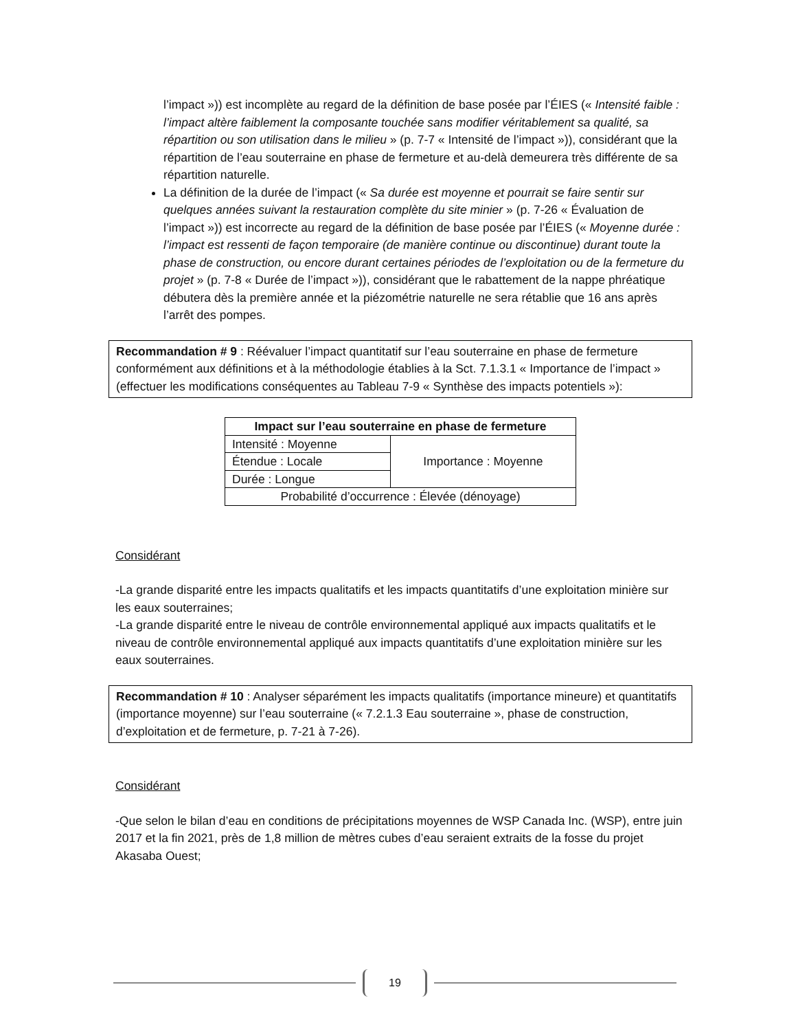l’impact »)) est incomplète au regard de la définition de base posée par l’ÉIES (« Intensité faible : l’impact altère faiblement la composante touchée sans modifier véritablement sa qualité, sa répartition ou son utilisation dans le milieu » (p. 7-7 « Intensité de l’impact »)), considérant que la répartition de l’eau souterraine en phase de fermeture et au-delà demeurera très différente de sa répartition naturelle.
La définition de la durée de l’impact (« Sa durée est moyenne et pourrait se faire sentir sur quelques années suivant la restauration complète du site minier » (p. 7-26 « Évaluation de l’impact »)) est incorrecte au regard de la définition de base posée par l’ÉIES (« Moyenne durée : l’impact est ressenti de façon temporaire (de manière continue ou discontinue) durant toute la phase de construction, ou encore durant certaines périodes de l’exploitation ou de la fermeture du projet » (p. 7-8 « Durée de l’impact »)), considérant que le rabattement de la nappe phréatique débutera dès la première année et la piézométrie naturelle ne sera rétablie que 16 ans après l’arrêt des pompes.
Recommandation # 9 : Réévaluer l’impact quantitatif sur l’eau souterraine en phase de fermeture conformément aux définitions et à la méthodologie établies à la Sct. 7.1.3.1 « Importance de l’impact » (effectuer les modifications conséquentes au Tableau 7-9 « Synthèse des impacts potentiels »):
| Impact sur l’eau souterraine en phase de fermeture | |
| --- | --- |
| Intensité : Moyenne | Importance : Moyenne |
| Étendue : Locale | |
| Durée : Longue | |
| Probabilité d’occurrence : Élevée (dénoyage) | |
Considérant
-La grande disparité entre les impacts qualitatifs et les impacts quantitatifs d’une exploitation minière sur les eaux souterraines;
-La grande disparité entre le niveau de contrôle environnemental appliqué aux impacts qualitatifs et le niveau de contrôle environnemental appliqué aux impacts quantitatifs d’une exploitation minière sur les eaux souterraines.
Recommandation # 10 : Analyser séparément les impacts qualitatifs (importance mineure) et quantitatifs (importance moyenne) sur l’eau souterraine (« 7.2.1.3 Eau souterraine », phase de construction, d’exploitation et de fermeture, p. 7-21 à 7-26).
Considérant
-Que selon le bilan d’eau en conditions de précipitations moyennes de WSP Canada Inc. (WSP), entre juin 2017 et la fin 2021, près de 1,8 million de mètres cubes d’eau seraient extraits de la fosse du projet Akasaba Ouest;
19